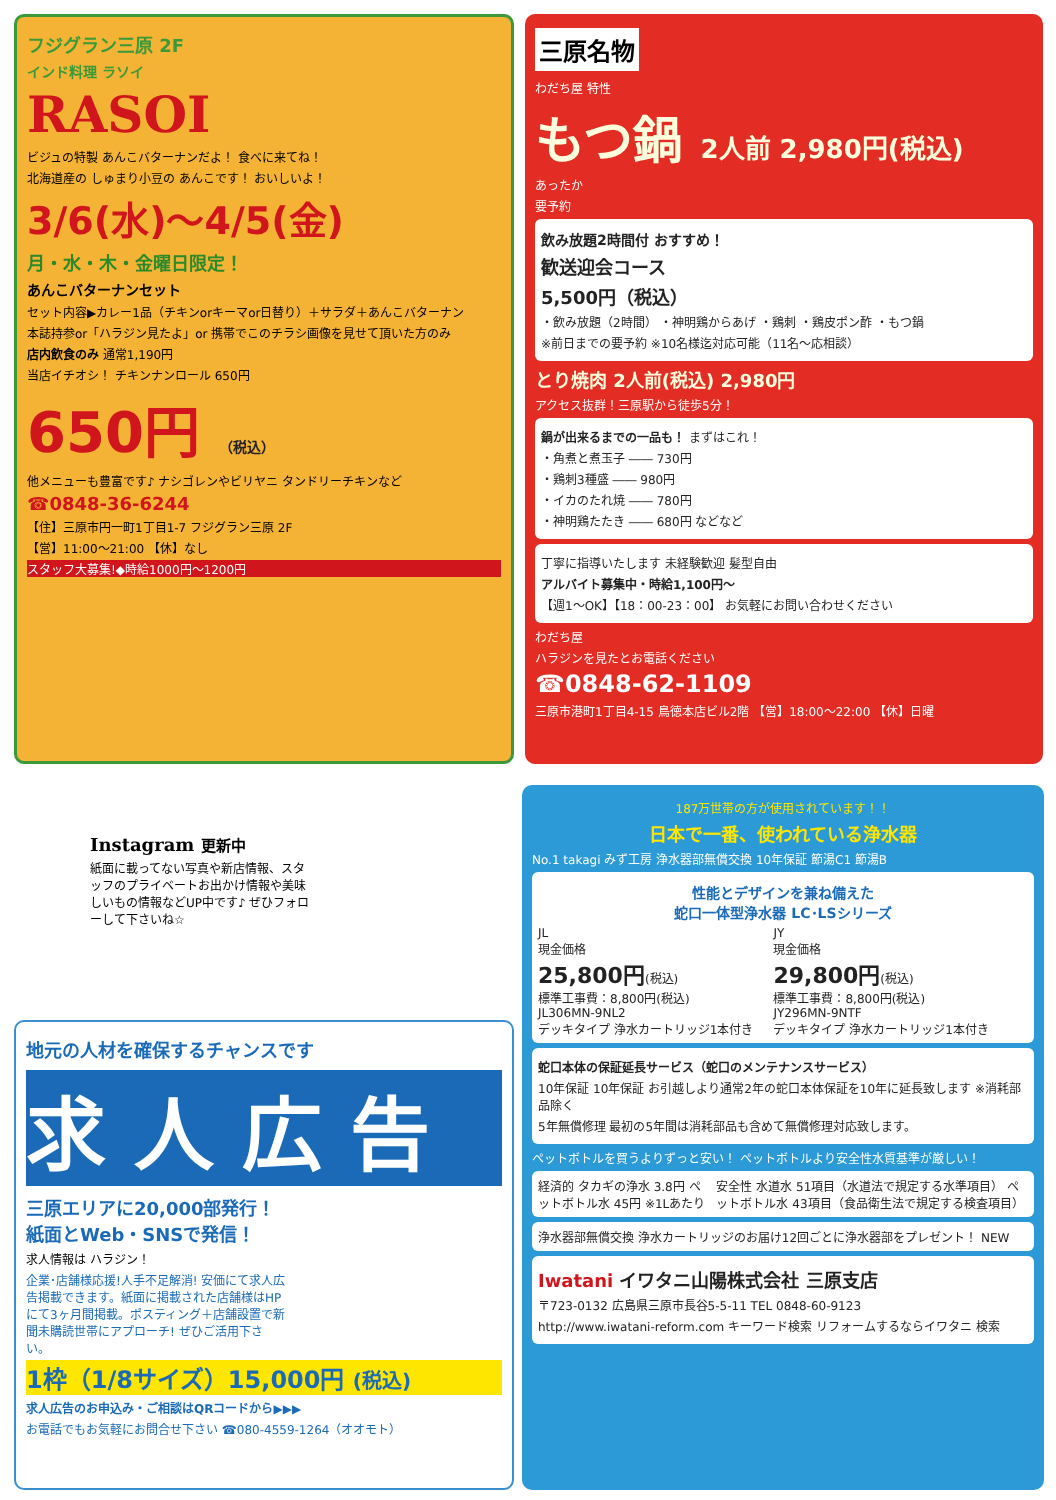フジグラン三原 2F
インド料理 ラソイ
RASOI
ビジュの特製 あんこバターナンだよ！ 食べに来てね！
北海道産の しゅまり小豆の あんこです！ おいしいよ！
3/6(水)～4/5(金)
月・水・木・金曜日限定！
あんこバターナンセット
セット内容▶カレー1品（チキンorキーマor日替り）＋サラダ＋あんこバターナン
本誌持参or「ハラジン見たよ」or 携帯でこのチラシ画像を見せて頂いた方のみ
店内飲食のみ 通常1,190円
当店イチオシ！ チキンナンロール 650円
650円 （税込）
他メニューも豊富です♪ ナシゴレンやビリヤニ タンドリーチキンなど
☎0848-36-6244
【住】三原市円一町1丁目1-7 フジグラン三原 2F
【営】11:00～21:00 【休】なし
スタッフ大募集!◆時給1000円～1200円
三原名物
わだち屋 特性
もつ鍋 2人前 2,980円(税込)
あったか
要予約
飲み放題2時間付 おすすめ！
歓送迎会コース
5,500円（税込）
・飲み放題（2時間） ・神明鶏からあげ ・鶏刺 ・鶏皮ポン酢 ・もつ鍋
※前日までの要予約 ※10名様迄対応可能（11名～応相談）
とり焼肉 2人前(税込) 2,980円
アクセス抜群！三原駅から徒歩5分！
鍋が出来るまでの一品も！ まずはこれ！
・角煮と煮玉子 ―― 730円
・鶏刺3種盛 ―― 980円
・イカのたれ焼 ―― 780円
・神明鶏たたき ―― 680円 などなど
丁寧に指導いたします 未経験歓迎 髪型自由
アルバイト募集中・時給1,100円～
【週1～OK】【18：00-23：00】 お気軽にお問い合わせください
わだち屋
ハラジンを見たとお電話ください
☎0848-62-1109
三原市港町1丁目4-15 鳥徳本店ビル2階 【営】18:00～22:00 【休】日曜
Instagram 更新中
紙面に載ってない写真や新店情報、スタッフのプライベートお出かけ情報や美味しいもの情報などUP中です♪ ぜひフォローして下さいね☆
地元の人材を確保するチャンスです
求 人 広 告
三原エリアに20,000部発行！
紙面とWeb・SNSで発信！
求人情報は ハラジン！
企業･店舗様応援!人手不足解消! 安価にて求人広告掲載できます。紙面に掲載された店舗様はHPにて3ヶ月間掲載。ポスティング＋店舗設置で新聞未購読世帯にアプローチ! ぜひご活用下さい。
1枠（1/8サイズ）15,000円 (税込)
求人広告のお申込み・ご相談はQRコードから▶▶▶
お電話でもお気軽にお問合せ下さい ☎080-4559-1264（オオモト）
187万世帯の方が使用されています！！
日本で一番、使われている浄水器
No.1 takagi みず工房 浄水器部無償交換 10年保証 節湯C1 節湯B
性能とデザインを兼ね備えた
蛇口一体型浄水器 LC･LSシリーズ
JL
現金価格
25,800円(税込)
標準工事費：8,800円(税込)
JL306MN-9NL2
デッキタイプ 浄水カートリッジ1本付き
JY
現金価格
29,800円(税込)
標準工事費：8,800円(税込)
JY296MN-9NTF
デッキタイプ 浄水カートリッジ1本付き
蛇口本体の保証延長サービス（蛇口のメンテナンスサービス）
10年保証 10年保証 お引越しより通常2年の蛇口本体保証を10年に延長致します ※消耗部品除く
5年無償修理 最初の5年間は消耗部品も含めて無償修理対応致します。
ペットボトルを買うよりずっと安い！ ペットボトルより安全性水質基準が厳しい！
経済的 タカギの浄水 3.8円 ペットボトル水 45円 ※1Lあたり
安全性 水道水 51項目（水道法で規定する水準項目） ペットボトル水 43項目（食品衛生法で規定する検査項目）
浄水器部無償交換 浄水カートリッジのお届け12回ごとに浄水器部をプレゼント！ NEW
Iwatani イワタニ山陽株式会社 三原支店
〒723-0132 広島県三原市長谷5-5-11 TEL 0848-60-9123
http://www.iwatani-reform.com キーワード検索 リフォームするならイワタニ 検索